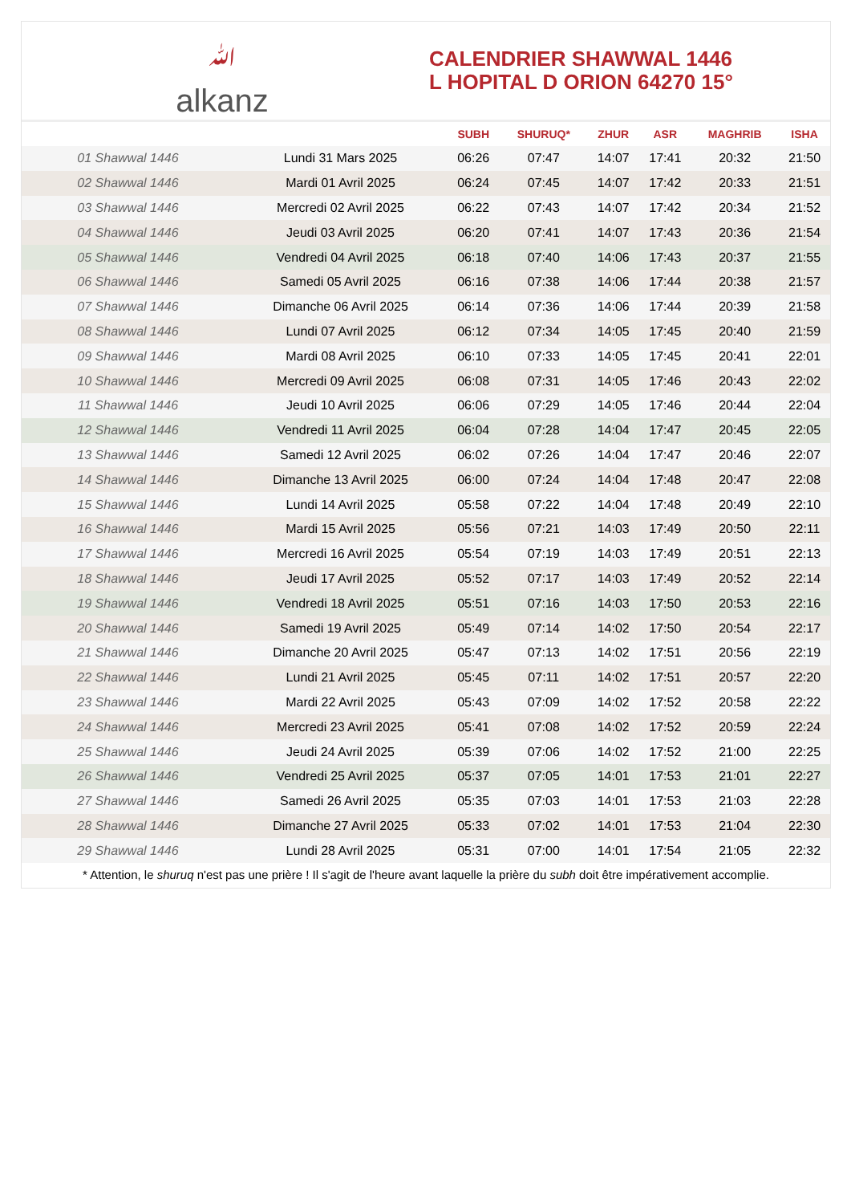ﷲalkanz
CALENDRIER SHAWWAL 1446
L HOPITAL D ORION 64270 15°
| | | SUBH | SHURUQ* | ZHUR | ASR | MAGHRIB | ISHA |
| --- | --- | --- | --- | --- | --- | --- | --- |
| 01 Shawwal 1446 | Lundi 31 Mars 2025 | 06:26 | 07:47 | 14:07 | 17:41 | 20:32 | 21:50 |
| 02 Shawwal 1446 | Mardi 01 Avril 2025 | 06:24 | 07:45 | 14:07 | 17:42 | 20:33 | 21:51 |
| 03 Shawwal 1446 | Mercredi 02 Avril 2025 | 06:22 | 07:43 | 14:07 | 17:42 | 20:34 | 21:52 |
| 04 Shawwal 1446 | Jeudi 03 Avril 2025 | 06:20 | 07:41 | 14:07 | 17:43 | 20:36 | 21:54 |
| 05 Shawwal 1446 | Vendredi 04 Avril 2025 | 06:18 | 07:40 | 14:06 | 17:43 | 20:37 | 21:55 |
| 06 Shawwal 1446 | Samedi 05 Avril 2025 | 06:16 | 07:38 | 14:06 | 17:44 | 20:38 | 21:57 |
| 07 Shawwal 1446 | Dimanche 06 Avril 2025 | 06:14 | 07:36 | 14:06 | 17:44 | 20:39 | 21:58 |
| 08 Shawwal 1446 | Lundi 07 Avril 2025 | 06:12 | 07:34 | 14:05 | 17:45 | 20:40 | 21:59 |
| 09 Shawwal 1446 | Mardi 08 Avril 2025 | 06:10 | 07:33 | 14:05 | 17:45 | 20:41 | 22:01 |
| 10 Shawwal 1446 | Mercredi 09 Avril 2025 | 06:08 | 07:31 | 14:05 | 17:46 | 20:43 | 22:02 |
| 11 Shawwal 1446 | Jeudi 10 Avril 2025 | 06:06 | 07:29 | 14:05 | 17:46 | 20:44 | 22:04 |
| 12 Shawwal 1446 | Vendredi 11 Avril 2025 | 06:04 | 07:28 | 14:04 | 17:47 | 20:45 | 22:05 |
| 13 Shawwal 1446 | Samedi 12 Avril 2025 | 06:02 | 07:26 | 14:04 | 17:47 | 20:46 | 22:07 |
| 14 Shawwal 1446 | Dimanche 13 Avril 2025 | 06:00 | 07:24 | 14:04 | 17:48 | 20:47 | 22:08 |
| 15 Shawwal 1446 | Lundi 14 Avril 2025 | 05:58 | 07:22 | 14:04 | 17:48 | 20:49 | 22:10 |
| 16 Shawwal 1446 | Mardi 15 Avril 2025 | 05:56 | 07:21 | 14:03 | 17:49 | 20:50 | 22:11 |
| 17 Shawwal 1446 | Mercredi 16 Avril 2025 | 05:54 | 07:19 | 14:03 | 17:49 | 20:51 | 22:13 |
| 18 Shawwal 1446 | Jeudi 17 Avril 2025 | 05:52 | 07:17 | 14:03 | 17:49 | 20:52 | 22:14 |
| 19 Shawwal 1446 | Vendredi 18 Avril 2025 | 05:51 | 07:16 | 14:03 | 17:50 | 20:53 | 22:16 |
| 20 Shawwal 1446 | Samedi 19 Avril 2025 | 05:49 | 07:14 | 14:02 | 17:50 | 20:54 | 22:17 |
| 21 Shawwal 1446 | Dimanche 20 Avril 2025 | 05:47 | 07:13 | 14:02 | 17:51 | 20:56 | 22:19 |
| 22 Shawwal 1446 | Lundi 21 Avril 2025 | 05:45 | 07:11 | 14:02 | 17:51 | 20:57 | 22:20 |
| 23 Shawwal 1446 | Mardi 22 Avril 2025 | 05:43 | 07:09 | 14:02 | 17:52 | 20:58 | 22:22 |
| 24 Shawwal 1446 | Mercredi 23 Avril 2025 | 05:41 | 07:08 | 14:02 | 17:52 | 20:59 | 22:24 |
| 25 Shawwal 1446 | Jeudi 24 Avril 2025 | 05:39 | 07:06 | 14:02 | 17:52 | 21:00 | 22:25 |
| 26 Shawwal 1446 | Vendredi 25 Avril 2025 | 05:37 | 07:05 | 14:01 | 17:53 | 21:01 | 22:27 |
| 27 Shawwal 1446 | Samedi 26 Avril 2025 | 05:35 | 07:03 | 14:01 | 17:53 | 21:03 | 22:28 |
| 28 Shawwal 1446 | Dimanche 27 Avril 2025 | 05:33 | 07:02 | 14:01 | 17:53 | 21:04 | 22:30 |
| 29 Shawwal 1446 | Lundi 28 Avril 2025 | 05:31 | 07:00 | 14:01 | 17:54 | 21:05 | 22:32 |
* Attention, le shuruq n'est pas une prière ! Il s'agit de l'heure avant laquelle la prière du subh doit être impérativement accomplie.